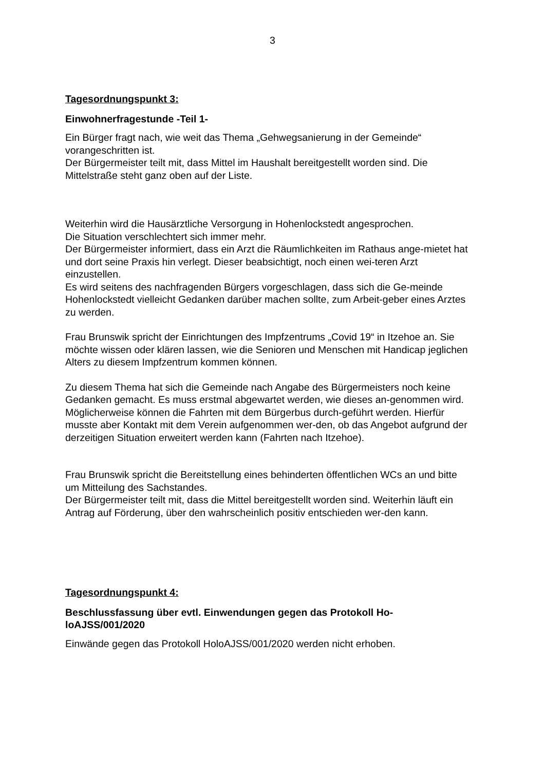3
Tagesordnungspunkt 3:
Einwohnerfragestunde -Teil 1-
Ein Bürger fragt nach, wie weit das Thema „Gehwegsanierung in der Gemeinde“ vorangeschritten ist.
Der Bürgermeister teilt mit, dass Mittel im Haushalt bereitgestellt worden sind. Die Mittelstraße steht ganz oben auf der Liste.
Weiterhin wird die Hausärztliche Versorgung in Hohenlockstedt angesprochen.
Die Situation verschlechtert sich immer mehr.
Der Bürgermeister informiert, dass ein Arzt die Räumlichkeiten im Rathaus ange-mietet hat und dort seine Praxis hin verlegt. Dieser beabsichtigt, noch einen wei-teren Arzt einzustellen.
Es wird seitens des nachfragenden Bürgers vorgeschlagen, dass sich die Ge-meinde Hohenlockstedt vielleicht Gedanken darüber machen sollte, zum Arbeit-geber eines Arztes zu werden.
Frau Brunswik spricht der Einrichtungen des Impfzentrums „Covid 19“ in Itzehoe an. Sie möchte wissen oder klären lassen, wie die Senioren und Menschen mit Handicap jeglichen Alters zu diesem Impfzentrum kommen können.
Zu diesem Thema hat sich die Gemeinde nach Angabe des Bürgermeisters noch keine Gedanken gemacht. Es muss erstmal abgewartet werden, wie dieses an-genommen wird. Möglicherweise können die Fahrten mit dem Bürgerbus durch-geführt werden. Hierfür musste aber Kontakt mit dem Verein aufgenommen wer-den, ob das Angebot aufgrund der derzeitigen Situation erweitert werden kann (Fahrten nach Itzehoe).
Frau Brunswik spricht die Bereitstellung eines behinderten öffentlichen WCs an und bitte um Mitteilung des Sachstandes.
Der Bürgermeister teilt mit, dass die Mittel bereitgestellt worden sind. Weiterhin läuft ein Antrag auf Förderung, über den wahrscheinlich positiv entschieden wer-den kann.
Tagesordnungspunkt 4:
Beschlussfassung über evtl. Einwendungen gegen das Protokoll Ho-loAJSS/001/2020
Einwände gegen das Protokoll HoloAJSS/001/2020 werden nicht erhoben.